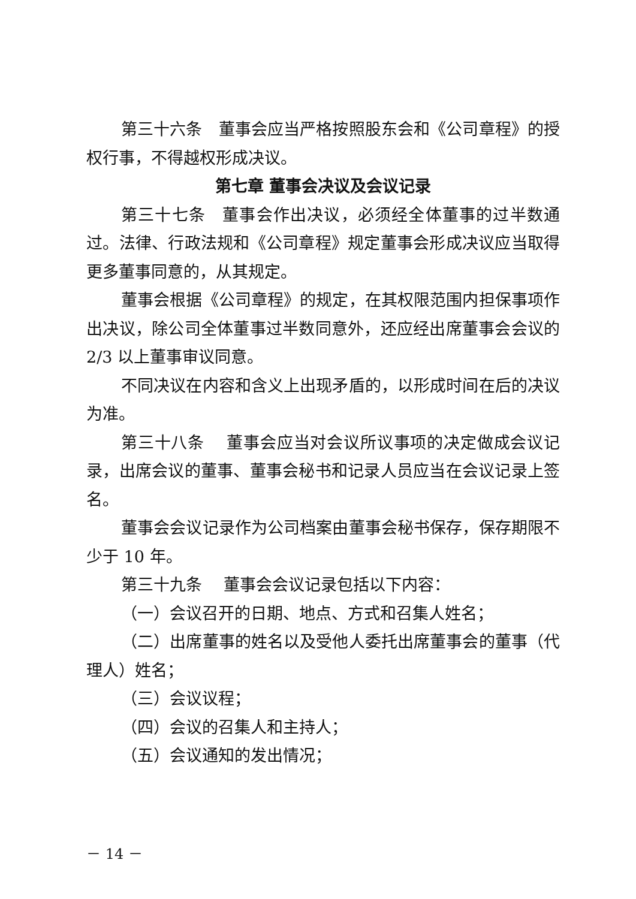第三十六条　董事会应当严格按照股东会和《公司章程》的授权行事，不得越权形成决议。
第七章 董事会决议及会议记录
第三十七条　董事会作出决议，必须经全体董事的过半数通过。法律、行政法规和《公司章程》规定董事会形成决议应当取得更多董事同意的，从其规定。
董事会根据《公司章程》的规定，在其权限范围内担保事项作出决议，除公司全体董事过半数同意外，还应经出席董事会会议的 2/3 以上董事审议同意。
不同决议在内容和含义上出现矛盾的，以形成时间在后的决议为准。
第三十八条　 董事会应当对会议所议事项的决定做成会议记录，出席会议的董事、董事会秘书和记录人员应当在会议记录上签名。
董事会会议记录作为公司档案由董事会秘书保存，保存期限不少于 10 年。
第三十九条　 董事会会议记录包括以下内容：
（一）会议召开的日期、地点、方式和召集人姓名；
（二）出席董事的姓名以及受他人委托出席董事会的董事（代理人）姓名；
（三）会议议程；
（四）会议的召集人和主持人；
（五）会议通知的发出情况；
－ 14 －